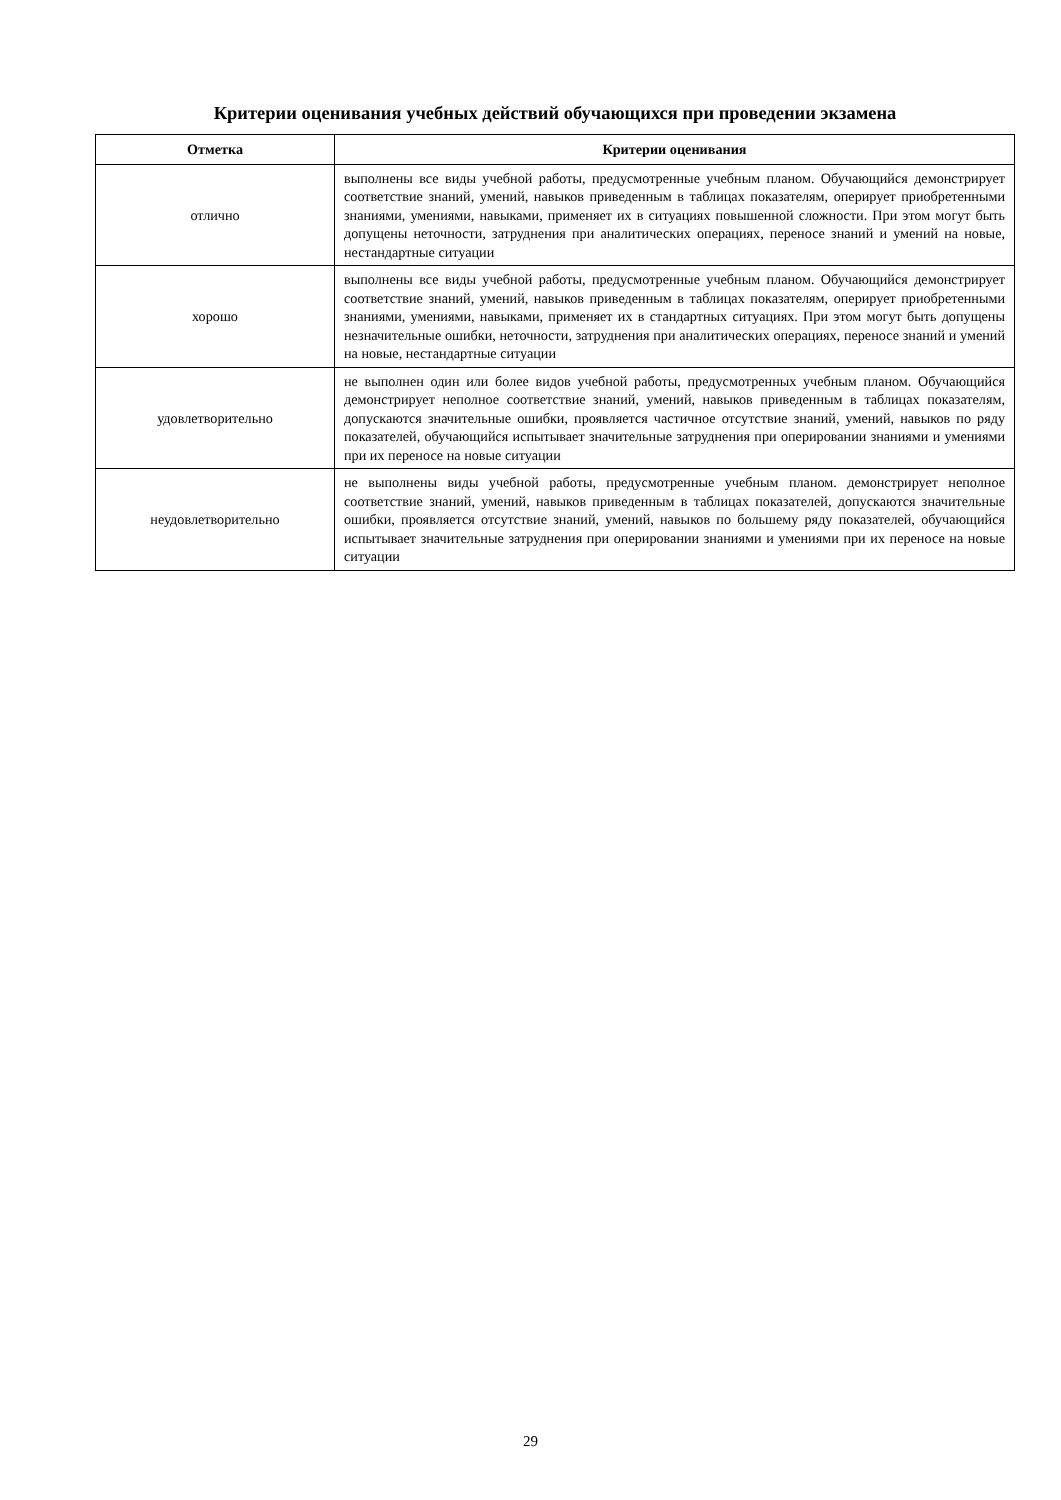Критерии оценивания учебных действий обучающихся при проведении экзамена
| Отметка | Критерии оценивания |
| --- | --- |
| отлично | выполнены все виды учебной работы, предусмотренные учебным планом. Обучающийся демонстрирует соответствие знаний, умений, навыков приведенным в таблицах показателям, оперирует приобретенными знаниями, умениями, навыками, применяет их в ситуациях повышенной сложности. При этом могут быть допущены неточности, затруднения при аналитических операциях, переносе знаний и умений на новые, нестандартные ситуации |
| хорошо | выполнены все виды учебной работы, предусмотренные учебным планом. Обучающийся демонстрирует соответствие знаний, умений, навыков приведенным в таблицах показателям, оперирует приобретенными знаниями, умениями, навыками, применяет их в стандартных ситуациях. При этом могут быть допущены незначительные ошибки, неточности, затруднения при аналитических операциях, переносе знаний и умений на новые, нестандартные ситуации |
| удовлетворительно | не выполнен один или более видов учебной работы, предусмотренных учебным планом. Обучающийся демонстрирует неполное соответствие знаний, умений, навыков приведенным в таблицах показателям, допускаются значительные ошибки, проявляется частичное отсутствие знаний, умений, навыков по ряду показателей, обучающийся испытывает значительные затруднения при оперировании знаниями и умениями при их переносе на новые ситуации |
| неудовлетворительно | не выполнены виды учебной работы, предусмотренные учебным планом. демонстрирует неполное соответствие знаний, умений, навыков приведенным в таблицах показателей, допускаются значительные ошибки, проявляется отсутствие знаний, умений, навыков по большему ряду показателей, обучающийся испытывает значительные затруднения при оперировании знаниями и умениями при их переносе на новые ситуации |
29